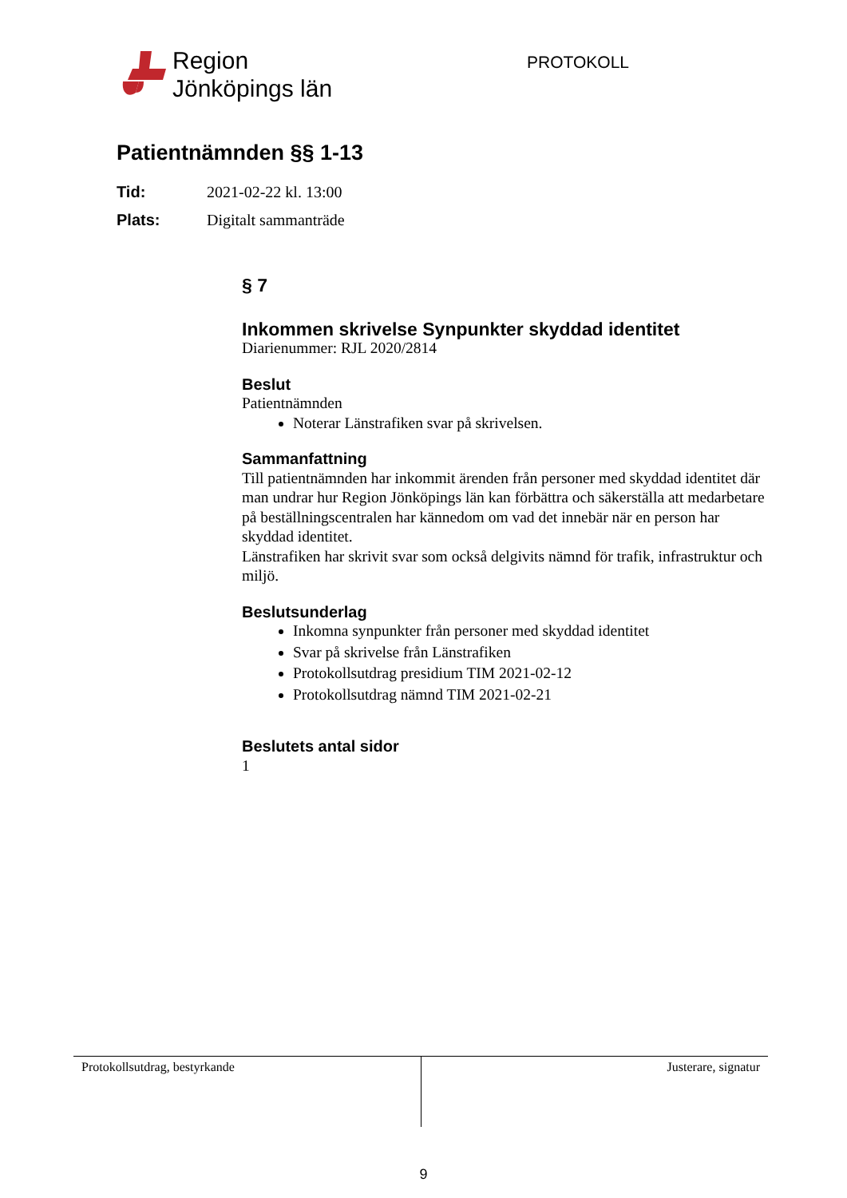Region
Jönköpings län
PROTOKOLL
Patientnämnden §§ 1-13
Tid: 2021-02-22 kl. 13:00
Plats: Digitalt sammanträde
§ 7
Inkommen skrivelse Synpunkter skyddad identitet
Diarienummer: RJL 2020/2814
Beslut
Patientnämnden
Noterar Länstrafiken svar på skrivelsen.
Sammanfattning
Till patientnämnden har inkommit ärenden från personer med skyddad identitet där man undrar hur Region Jönköpings län kan förbättra och säkerställa att medarbetare på beställningscentralen har kännedom om vad det innebär när en person har skyddad identitet.
Länstrafiken har skrivit svar som också delgivits nämnd för trafik, infrastruktur och miljö.
Beslutsunderlag
Inkomna synpunkter från personer med skyddad identitet
Svar på skrivelse från Länstrafiken
Protokollsutdrag presidium TIM 2021-02-12
Protokollsutdrag nämnd TIM 2021-02-21
Beslutets antal sidor
1
Protokollsutdrag, bestyrkande Justerare, signatur
9